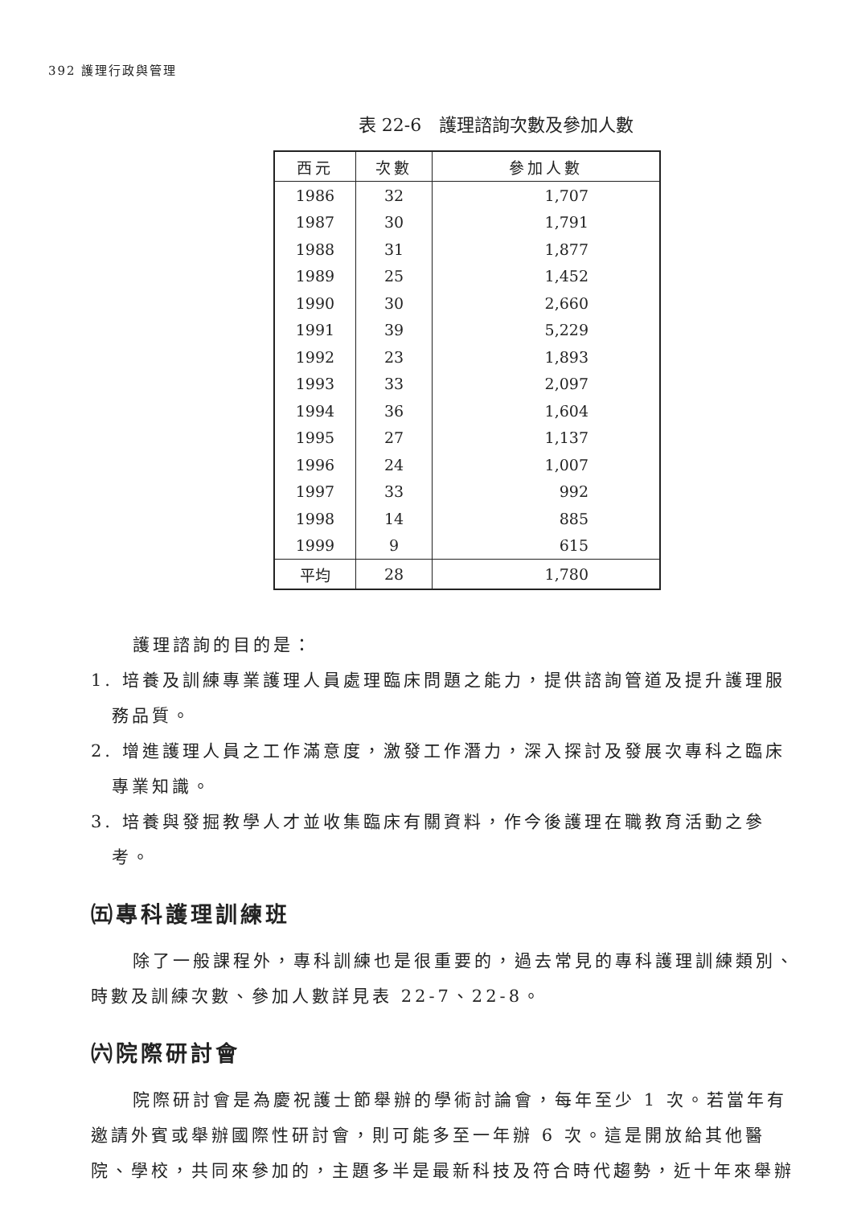392 護理行政與管理
表 22-6　護理諮詢次數及參加人數
| 西元 | 次數 | 參加人數 |
| --- | --- | --- |
| 1986 | 32 | 1,707 |
| 1987 | 30 | 1,791 |
| 1988 | 31 | 1,877 |
| 1989 | 25 | 1,452 |
| 1990 | 30 | 2,660 |
| 1991 | 39 | 5,229 |
| 1992 | 23 | 1,893 |
| 1993 | 33 | 2,097 |
| 1994 | 36 | 1,604 |
| 1995 | 27 | 1,137 |
| 1996 | 24 | 1,007 |
| 1997 | 33 | 992 |
| 1998 | 14 | 885 |
| 1999 | 9 | 615 |
| 平均 | 28 | 1,780 |
護理諮詢的目的是：
1. 培養及訓練專業護理人員處理臨床問題之能力，提供諮詢管道及提升護理服務品質。
2. 增進護理人員之工作滿意度，激發工作潛力，深入探討及發展次專科之臨床專業知識。
3. 培養與發掘教學人才並收集臨床有關資料，作今後護理在職教育活動之參考。
㈤專科護理訓練班
除了一般課程外，專科訓練也是很重要的，過去常見的專科護理訓練類別、時數及訓練次數、參加人數詳見表 22-7、22-8。
㈥院際研討會
院際研討會是為慶祝護士節舉辦的學術討論會，每年至少 1 次。若當年有邀請外賓或舉辦國際性研討會，則可能多至一年辦 6 次。這是開放給其他醫院、學校，共同來參加的，主題多半是最新科技及符合時代趨勢，近十年來舉辦